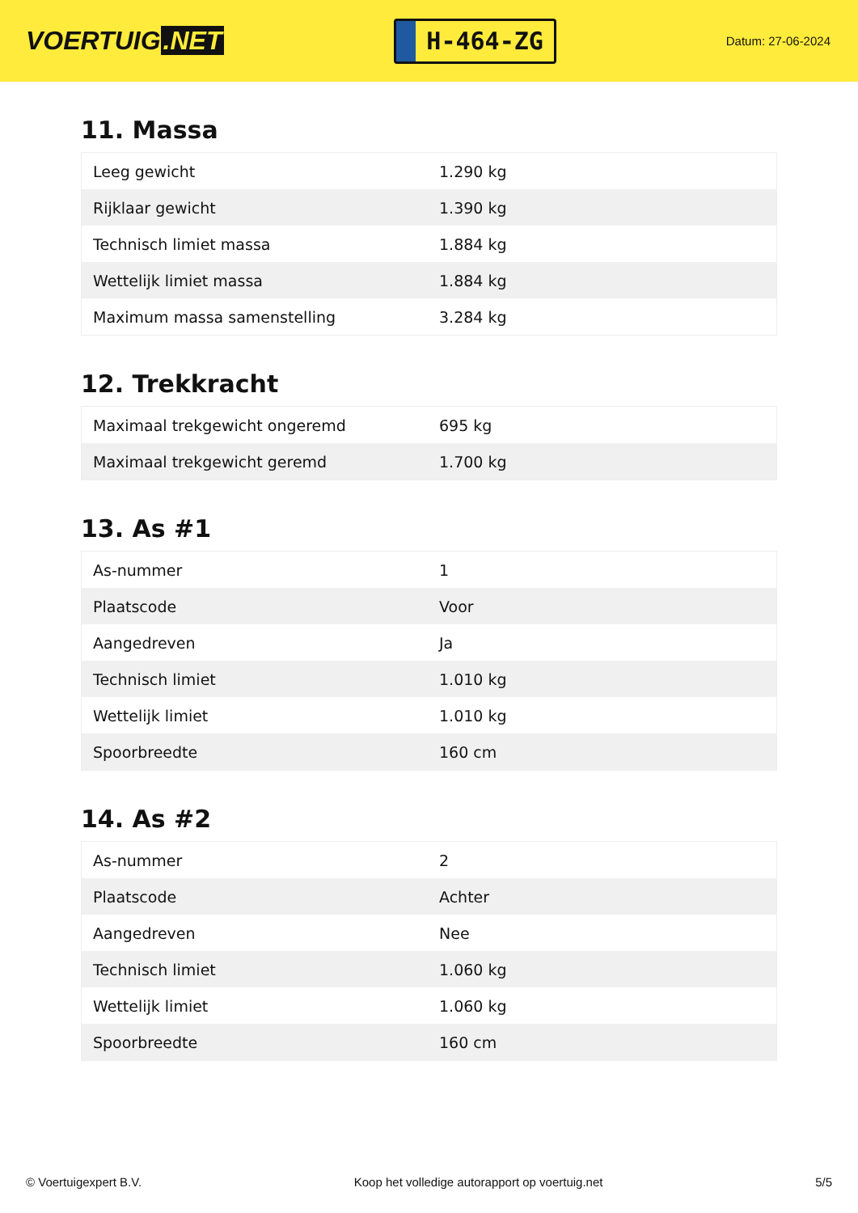VOERTUIG.NET
H-464-ZG
Datum: 27-06-2024
11. Massa
| Leeg gewicht | 1.290 kg |
| Rijklaar gewicht | 1.390 kg |
| Technisch limiet massa | 1.884 kg |
| Wettelijk limiet massa | 1.884 kg |
| Maximum massa samenstelling | 3.284 kg |
12. Trekkracht
| Maximaal trekgewicht ongeremd | 695 kg |
| Maximaal trekgewicht geremd | 1.700 kg |
13. As #1
| As-nummer | 1 |
| Plaatscode | Voor |
| Aangedreven | Ja |
| Technisch limiet | 1.010 kg |
| Wettelijk limiet | 1.010 kg |
| Spoorbreedte | 160 cm |
14. As #2
| As-nummer | 2 |
| Plaatscode | Achter |
| Aangedreven | Nee |
| Technisch limiet | 1.060 kg |
| Wettelijk limiet | 1.060 kg |
| Spoorbreedte | 160 cm |
© Voertuigexpert B.V. Koop het volledige autorapport op voertuig.net 5/5